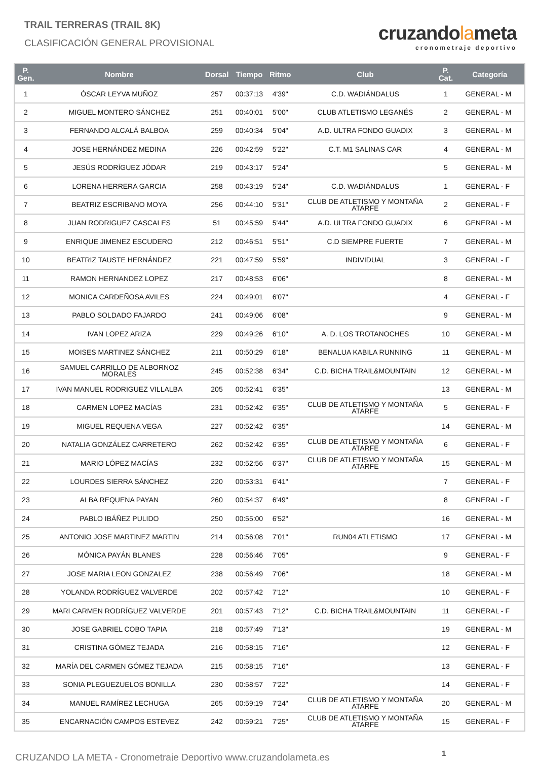TRAIL TERRERAS (TRAIL 8K)
CLASIFICACIÓN GENERAL PROVISIONAL
cruzandolameta
cronometraje deportivo
| P. Gen. | Nombre | Dorsal | Tiempo | Ritmo | Club | P. Cat. | Categoría |
| --- | --- | --- | --- | --- | --- | --- | --- |
| 1 | ÓSCAR LEYVA MUÑOZ | 257 | 00:37:13 | 4'39" | C.D. WADIÁNDALUS | 1 | GENERAL - M |
| 2 | MIGUEL MONTERO SÁNCHEZ | 251 | 00:40:01 | 5'00" | CLUB ATLETISMO LEGANÉS | 2 | GENERAL - M |
| 3 | FERNANDO ALCALÁ BALBOA | 259 | 00:40:34 | 5'04" | A.D. ULTRA FONDO GUADIX | 3 | GENERAL - M |
| 4 | JOSE HERNÁNDEZ MEDINA | 226 | 00:42:59 | 5'22" | C.T. M1 SALINAS CAR | 4 | GENERAL - M |
| 5 | JESÚS RODRÍGUEZ JÓDAR | 219 | 00:43:17 | 5'24" | | 5 | GENERAL - M |
| 6 | LORENA HERRERA GARCIA | 258 | 00:43:19 | 5'24" | C.D. WADIÁNDALUS | 1 | GENERAL - F |
| 7 | BEATRIZ ESCRIBANO MOYA | 256 | 00:44:10 | 5'31" | CLUB DE ATLETISMO Y MONTAÑA ATARFE | 2 | GENERAL - F |
| 8 | JUAN RODRIGUEZ CASCALES | 51 | 00:45:59 | 5'44" | A.D. ULTRA FONDO GUADIX | 6 | GENERAL - M |
| 9 | ENRIQUE JIMENEZ ESCUDERO | 212 | 00:46:51 | 5'51" | C.D SIEMPRE FUERTE | 7 | GENERAL - M |
| 10 | BEATRIZ TAUSTE HERNÁNDEZ | 221 | 00:47:59 | 5'59" | INDIVIDUAL | 3 | GENERAL - F |
| 11 | RAMON HERNANDEZ LOPEZ | 217 | 00:48:53 | 6'06" | | 8 | GENERAL - M |
| 12 | MONICA CARDEÑOSA AVILES | 224 | 00:49:01 | 6'07" | | 4 | GENERAL - F |
| 13 | PABLO SOLDADO FAJARDO | 241 | 00:49:06 | 6'08" | | 9 | GENERAL - M |
| 14 | IVAN LOPEZ ARIZA | 229 | 00:49:26 | 6'10" | A. D. LOS TROTANOCHES | 10 | GENERAL - M |
| 15 | MOISES MARTINEZ SÁNCHEZ | 211 | 00:50:29 | 6'18" | BENALUA KABILA RUNNING | 11 | GENERAL - M |
| 16 | SAMUEL CARRILLO DE ALBORNOZ MORALES | 245 | 00:52:38 | 6'34" | C.D. BICHA TRAIL&MOUNTAIN | 12 | GENERAL - M |
| 17 | IVAN MANUEL RODRIGUEZ VILLALBA | 205 | 00:52:41 | 6'35" | | 13 | GENERAL - M |
| 18 | CARMEN LOPEZ MACÍAS | 231 | 00:52:42 | 6'35" | CLUB DE ATLETISMO Y MONTAÑA ATARFE | 5 | GENERAL - F |
| 19 | MIGUEL REQUENA VEGA | 227 | 00:52:42 | 6'35" | | 14 | GENERAL - M |
| 20 | NATALIA GONZÁLEZ CARRETERO | 262 | 00:52:42 | 6'35" | CLUB DE ATLETISMO Y MONTAÑA ATARFE | 6 | GENERAL - F |
| 21 | MARIO LÓPEZ MACÍAS | 232 | 00:52:56 | 6'37" | CLUB DE ATLETISMO Y MONTAÑA ATARFE | 15 | GENERAL - M |
| 22 | LOURDES SIERRA SÁNCHEZ | 220 | 00:53:31 | 6'41" | | 7 | GENERAL - F |
| 23 | ALBA REQUENA PAYAN | 260 | 00:54:37 | 6'49" | | 8 | GENERAL - F |
| 24 | PABLO IBÁÑEZ PULIDO | 250 | 00:55:00 | 6'52" | | 16 | GENERAL - M |
| 25 | ANTONIO JOSE MARTINEZ MARTIN | 214 | 00:56:08 | 7'01" | RUN04 ATLETISMO | 17 | GENERAL - M |
| 26 | MÓNICA PAYÁN BLANES | 228 | 00:56:46 | 7'05" | | 9 | GENERAL - F |
| 27 | JOSE MARIA LEON GONZALEZ | 238 | 00:56:49 | 7'06" | | 18 | GENERAL - M |
| 28 | YOLANDA RODRÍGUEZ VALVERDE | 202 | 00:57:42 | 7'12" | | 10 | GENERAL - F |
| 29 | MARI CARMEN RODRÍGUEZ VALVERDE | 201 | 00:57:43 | 7'12" | C.D. BICHA TRAIL&MOUNTAIN | 11 | GENERAL - F |
| 30 | JOSE GABRIEL COBO TAPIA | 218 | 00:57:49 | 7'13" | | 19 | GENERAL - M |
| 31 | CRISTINA GÓMEZ TEJADA | 216 | 00:58:15 | 7'16" | | 12 | GENERAL - F |
| 32 | MARÍA DEL CARMEN GÓMEZ TEJADA | 215 | 00:58:15 | 7'16" | | 13 | GENERAL - F |
| 33 | SONIA PLEGUEZUELOS BONILLA | 230 | 00:58:57 | 7'22" | | 14 | GENERAL - F |
| 34 | MANUEL RAMÍREZ LECHUGA | 265 | 00:59:19 | 7'24" | CLUB DE ATLETISMO Y MONTAÑA ATARFE | 20 | GENERAL - M |
| 35 | ENCARNACIÓN CAMPOS ESTEVEZ | 242 | 00:59:21 | 7'25" | CLUB DE ATLETISMO Y MONTAÑA ATARFE | 15 | GENERAL - F |
CRUZANDO LA META - Cronometraje Deportivo www.cruzandolameta.es 1